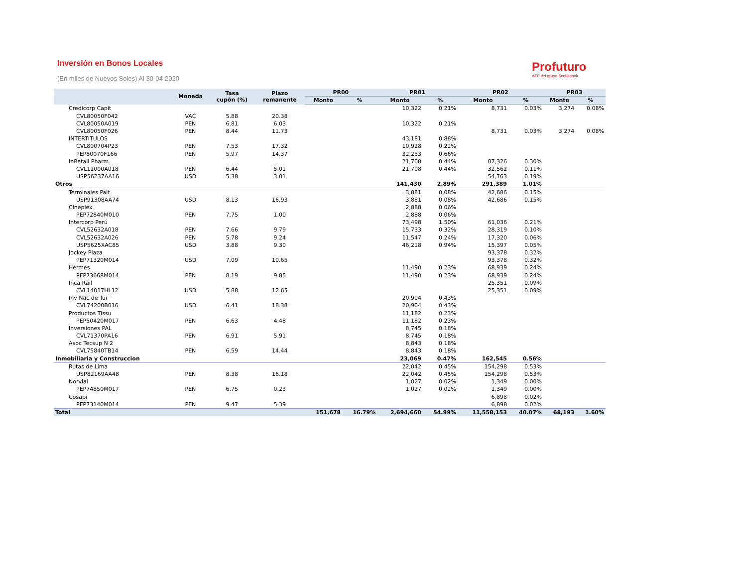Inversión en Bonos Locales
(En miles de Nuevos Soles) Al 30-04-2020
Profuturo
AFP del grupo Scotiabank
| | Moneda | Tasa cupón (%) | Plazo remanente | PR00 | | PR01 | | PR02 | | PR03 | |
| --- | --- | --- | --- | --- | --- | --- | --- | --- | --- | --- | --- |
| | | | | Monto | % | Monto | % | Monto | % | Monto | % |
| Credicorp Capit | | | | | | 10,322 | 0.21% | 8,731 | 0.03% | 3,274 | 0.08% |
| CVL80050F042 | VAC | 5.88 | 20.38 | | | | | | | | |
| CVL80050A019 | PEN | 6.81 | 6.03 | | | 10,322 | 0.21% | | | | |
| CVL80050F026 | PEN | 8.44 | 11.73 | | | | | 8,731 | 0.03% | 3,274 | 0.08% |
| INTERTITULOS | | | | | | 43,181 | 0.88% | | | | |
| CVL800704P23 | PEN | 7.53 | 17.32 | | | 10,928 | 0.22% | | | | |
| PEP80070F166 | PEN | 5.97 | 14.37 | | | 32,253 | 0.66% | | | | |
| InRetail Pharm. | | | | | | 21,708 | 0.44% | 87,326 | 0.30% | | |
| CVL11000A018 | PEN | 6.44 | 5.01 | | | 21,708 | 0.44% | 32,562 | 0.11% | | |
| USP56237AA16 | USD | 5.38 | 3.01 | | | | | 54,763 | 0.19% | | |
| Otros | | | | | | 141,430 | 2.89% | 291,389 | 1.01% | | |
| Terminales Pait | | | | | | 3,881 | 0.08% | 42,686 | 0.15% | | |
| USP91308AA74 | USD | 8.13 | 16.93 | | | 3,881 | 0.08% | 42,686 | 0.15% | | |
| Cineplex | | | | | | 2,888 | 0.06% | | | | |
| PEP72840M010 | PEN | 7.75 | 1.00 | | | 2,888 | 0.06% | | | | |
| Intercorp Perú | | | | | | 73,498 | 1.50% | 61,036 | 0.21% | | |
| CVL52632A018 | PEN | 7.66 | 9.79 | | | 15,733 | 0.32% | 28,319 | 0.10% | | |
| CVL52632A026 | PEN | 5.78 | 9.24 | | | 11,547 | 0.24% | 17,320 | 0.06% | | |
| USP5625XAC85 | USD | 3.88 | 9.30 | | | 46,218 | 0.94% | 15,397 | 0.05% | | |
| Jockey Plaza | | | | | | | | 93,378 | 0.32% | | |
| PEP71320M014 | USD | 7.09 | 10.65 | | | | | 93,378 | 0.32% | | |
| Hermes | | | | | | 11,490 | 0.23% | 68,939 | 0.24% | | |
| PEP73668M014 | PEN | 8.19 | 9.85 | | | 11,490 | 0.23% | 68,939 | 0.24% | | |
| Inca Rail | | | | | | | | 25,351 | 0.09% | | |
| CVL14017HL12 | USD | 5.88 | 12.65 | | | | | 25,351 | 0.09% | | |
| Inv Nac de Tur | | | | | | 20,904 | 0.43% | | | | |
| CVL74200B016 | USD | 6.41 | 18.38 | | | 20,904 | 0.43% | | | | |
| Productos Tissu | | | | | | 11,182 | 0.23% | | | | |
| PEP50420M017 | PEN | 6.63 | 4.48 | | | 11,182 | 0.23% | | | | |
| Inversiones PAL | | | | | | 8,745 | 0.18% | | | | |
| CVL71370PA16 | PEN | 6.91 | 5.91 | | | 8,745 | 0.18% | | | | |
| Asoc Tecsup N 2 | | | | | | 8,843 | 0.18% | | | | |
| CVL75840TB14 | PEN | 6.59 | 14.44 | | | 8,843 | 0.18% | | | | |
| Inmobiliaria y Construccion | | | | | | 23,069 | 0.47% | 162,545 | 0.56% | | |
| Rutas de Lima | | | | | | 22,042 | 0.45% | 154,298 | 0.53% | | |
| USP82169AA48 | PEN | 8.38 | 16.18 | | | 22,042 | 0.45% | 154,298 | 0.53% | | |
| Norvial | | | | | | 1,027 | 0.02% | 1,349 | 0.00% | | |
| PEP74850M017 | PEN | 6.75 | 0.23 | | | 1,027 | 0.02% | 1,349 | 0.00% | | |
| Cosapi | | | | | | | | 6,898 | 0.02% | | |
| PEP73140M014 | PEN | 9.47 | 5.39 | | | | | 6,898 | 0.02% | | |
| Total | | | | 151,678 | 16.79% | 2,694,660 | 54.99% | 11,558,153 | 40.07% | 68,193 | 1.60% |